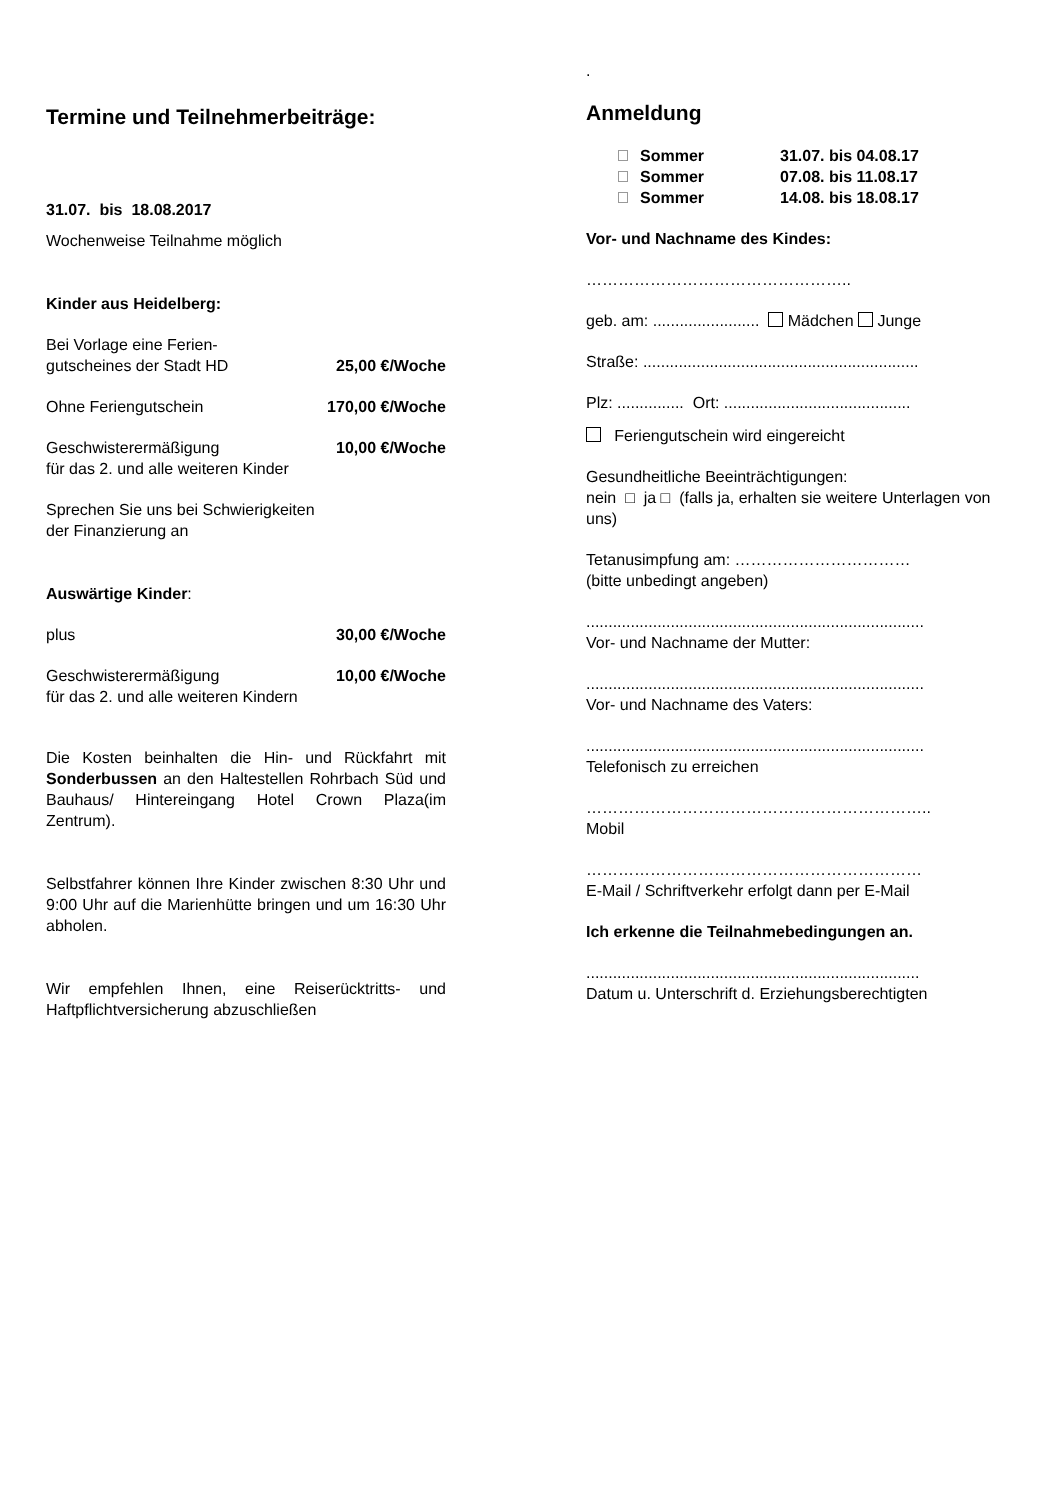Termine und Teilnehmerbeiträge:
31.07. bis 18.08.2017
Wochenweise Teilnahme möglich
Kinder aus Heidelberg:
Bei Vorlage eine Ferien-
gutscheines der Stadt HD 25,00 €/Woche
Ohne Feriengutschein 170,00 €/Woche
Geschwisterermäßigung 10,00 €/Woche
für das 2. und alle weiteren Kinder
Sprechen Sie uns bei Schwierigkeiten
der Finanzierung an
Auswärtige Kinder:
plus 30,00 €/Woche
Geschwisterermäßigung 10,00 €/Woche
für das 2. und alle weiteren Kindern
Die Kosten beinhalten die Hin- und Rückfahrt mit Sonderbussen an den Haltestellen Rohrbach Süd und Bauhaus/ Hintereingang Hotel Crown Plaza(im Zentrum).
Selbstfahrer können Ihre Kinder zwischen 8:30 Uhr und 9:00 Uhr auf die Marienhütte bringen und um 16:30 Uhr abholen.
Wir empfehlen Ihnen, eine Reiserücktritts- und Haftpflichtversicherung abzuschließen
.
Anmeldung
Sommer 31.07. bis 04.08.17
Sommer 07.08. bis 11.08.17
Sommer 14.08. bis 18.08.17
Vor- und Nachname des Kindes:
…………………………………………..
geb. am: ........................ Mädchen Junge
Straße: ..............................................................
Plz: ............... Ort: ..........................................
Feriengutschein wird eingereicht
Gesundheitliche Beeinträchtigungen:
nein □ ja □ (falls ja, erhalten sie weitere Unterlagen von uns)
Tetanusimpfung am: ……………………………
(bitte unbedingt angeben)
............................................................................
Vor- und Nachname der Mutter:
............................................................................
Vor- und Nachname des Vaters:
............................................................................
Telefonisch zu erreichen
………………………………………………………..
Mobil
………………………………………………………
E-Mail / Schriftverkehr erfolgt dann per E-Mail
Ich erkenne die Teilnahmebedingungen an.
...........................................................................
Datum u. Unterschrift d. Erziehungsberechtigten